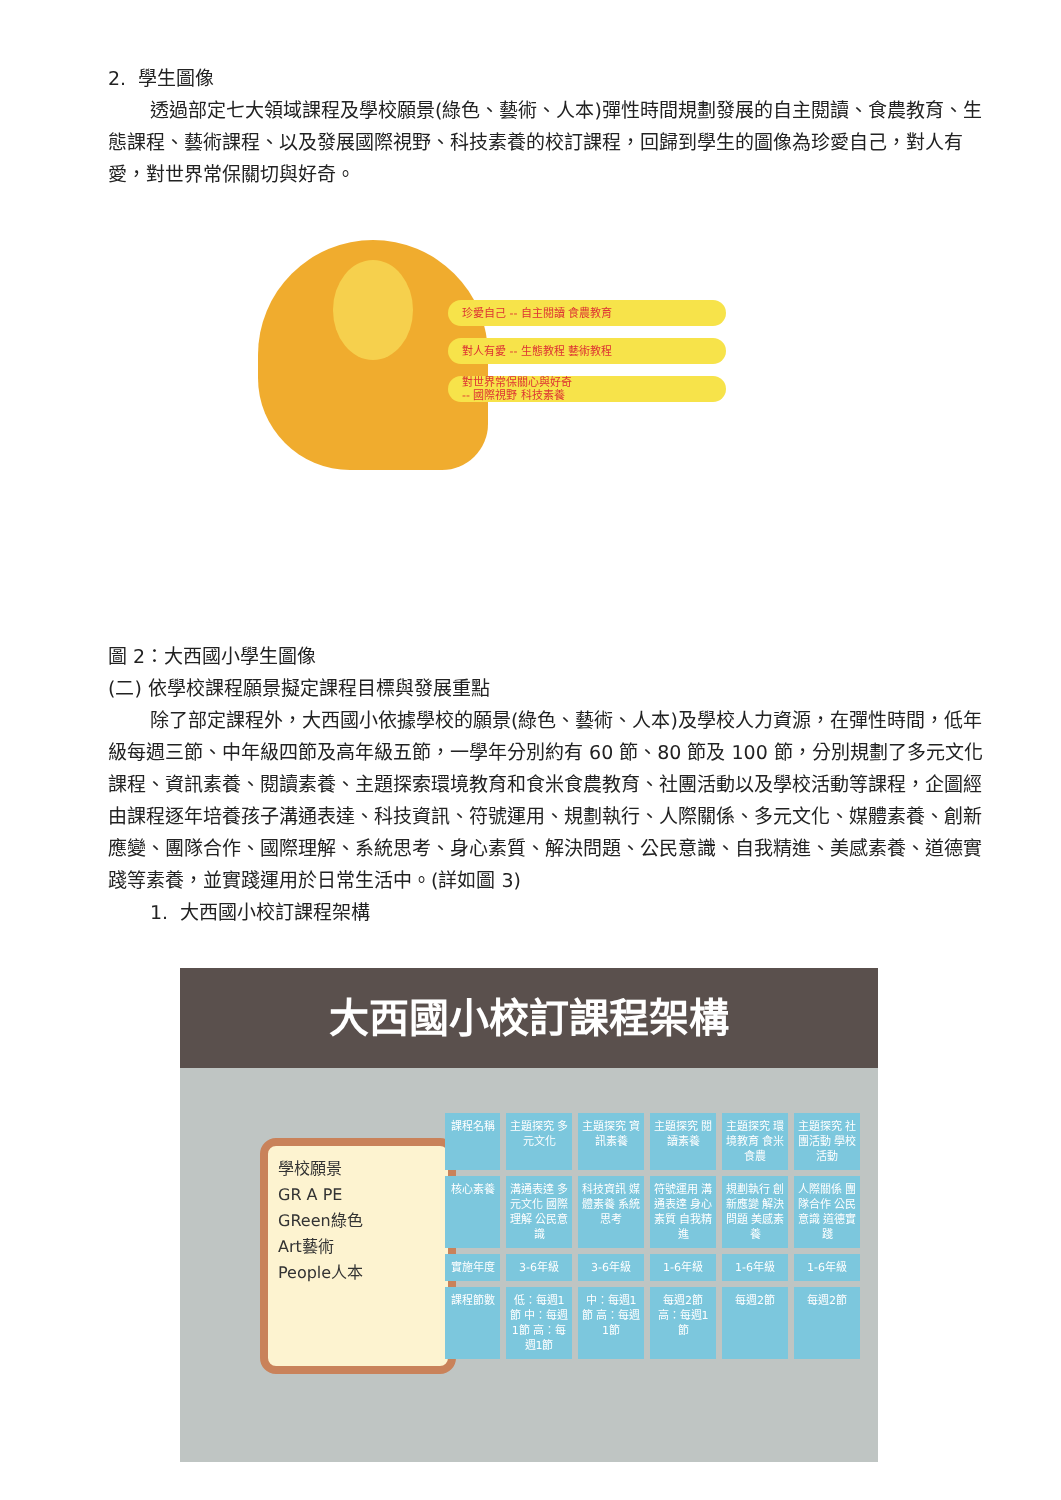2. 學生圖像
透過部定七大領域課程及學校願景(綠色、藝術、人本)彈性時間規劃發展的自主閱讀、食農教育、生態課程、藝術課程、以及發展國際視野、科技素養的校訂課程，回歸到學生的圖像為珍愛自己，對人有愛，對世界常保關切與好奇。
珍愛自己 -- 自主閱讀 食農教育
對人有愛 -- 生態教程 藝術教程
對世界常保關心與好奇
-- 國際視野 科技素養
圖 2：大西國小學生圖像
(二) 依學校課程願景擬定課程目標與發展重點
除了部定課程外，大西國小依據學校的願景(綠色、藝術、人本)及學校人力資源，在彈性時間，低年級每週三節、中年級四節及高年級五節，一學年分別約有 60 節、80 節及 100 節，分別規劃了多元文化課程、資訊素養、閱讀素養、主題探索環境教育和食米食農教育、社團活動以及學校活動等課程，企圖經由課程逐年培養孩子溝通表達、科技資訊、符號運用、規劃執行、人際關係、多元文化、媒體素養、創新應變、團隊合作、國際理解、系統思考、身心素質、解決問題、公民意識、自我精進、美感素養、道德實踐等素養，並實踐運用於日常生活中。(詳如圖 3)
1. 大西國小校訂課程架構
大西國小校訂課程架構
學校願景
GR A PE
GReen綠色
Art藝術
People人本
課程名稱
主題探究 多元文化
主題探究 資訊素養
主題探究 閱讀素養
主題探究 環境教育 食米食農
主題探究 社團活動 學校活動
核心素養
溝通表達 多元文化 國際理解 公民意識
科技資訊 媒體素養 系統思考
符號運用 溝通表達 身心素質 自我精進
規劃執行 創新應變 解決問題 美感素養
人際關係 團隊合作 公民意識 道德實踐
實施年度
3-6年級
3-6年級
1-6年級
1-6年級
1-6年級
課程節數
低：每週1節 中：每週1節 高：每週1節
中：每週1節 高：每週1節
每週2節 高：每週1節
每週2節
每週2節